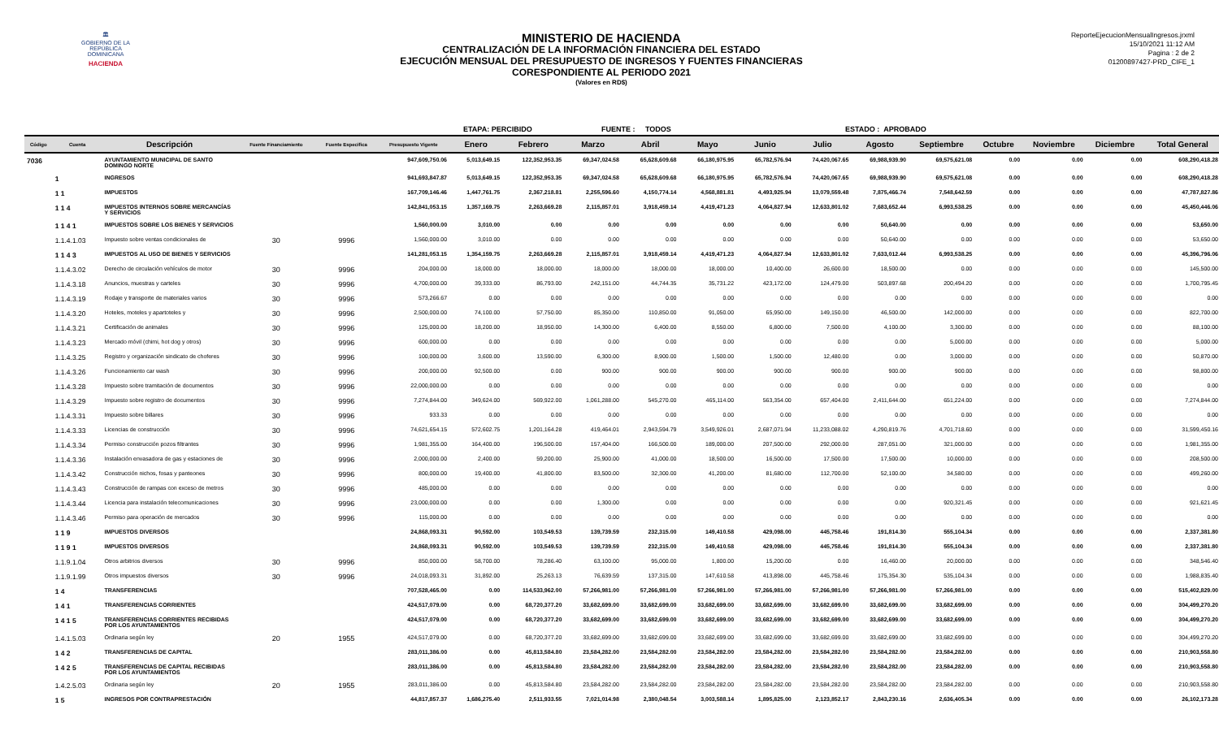🏛
GOBIERNO DE LA
REPÚBLICA
DOMINICANA
HACIENDA
MINISTERIO DE HACIENDA
CENTRALIZACIÓN DE LA INFORMACIÓN FINANCIERA DEL ESTADO
EJECUCIÓN MENSUAL DEL PRESUPUESTO DE INGRESOS Y FUENTES FINANCIERAS
CORESPONDIENTE AL PERIODO 2021
(Valores en RD$)
ReporteEjecucionMensualIngresos.jrxml
15/10/2021 11:12 AM
Pagina : 2 de 2
01200897427-PRD_CIFE_1
ETAPA: PERCIBIDO FUENTE : TODOS ESTADO : APROBADO
| Código | Cuenta | Descripción | Fuente Financiamiento | Fuente Especifica | Presupuesto Vigente | Enero | Febrero | Marzo | Abril | Mayo | Junio | Julio | Agosto | Septiembre | Octubre | Noviembre | Diciembre | Total General |
| --- | --- | --- | --- | --- | --- | --- | --- | --- | --- | --- | --- | --- | --- | --- | --- | --- | --- | --- |
| 7036 | | AYUNTAMIENTO MUNICIPAL DE SANTO DOMINGO NORTE | | | 947,609,750.06 | 5,013,649.15 | 122,352,953.35 | 69,347,024.58 | 65,628,609.68 | 66,180,975.95 | 65,782,576.94 | 74,420,067.65 | 69,988,939.90 | 69,575,621.08 | 0.00 | 0.00 | 0.00 | 608,290,418.28 |
| | 1 | INGRESOS | | | 941,693,847.87 | 5,013,649.15 | 122,352,953.35 | 69,347,024.58 | 65,628,609.68 | 66,180,975.95 | 65,782,576.94 | 74,420,067.65 | 69,988,939.90 | 69,575,621.08 | 0.00 | 0.00 | 0.00 | 608,290,418.28 |
| | 1 1 | IMPUESTOS | | | 167,709,146.46 | 1,447,761.75 | 2,367,218.81 | 2,255,596.60 | 4,150,774.14 | 4,568,881.81 | 4,493,925.94 | 13,079,559.48 | 7,875,466.74 | 7,548,642.59 | 0.00 | 0.00 | 0.00 | 47,787,827.86 |
| | 1 1 4 | IMPUESTOS INTERNOS SOBRE MERCANCÍAS Y SERVICIOS | | | 142,841,053.15 | 1,357,169.75 | 2,263,669.28 | 2,115,857.01 | 3,918,459.14 | 4,419,471.23 | 4,064,827.94 | 12,633,801.02 | 7,683,652.44 | 6,993,538.25 | 0.00 | 0.00 | 0.00 | 45,450,446.06 |
| | 1 1 4 1 | IMPUESTOS SOBRE LOS BIENES Y SERVICIOS | | | 1,560,000.00 | 3,010.00 | 0.00 | 0.00 | 0.00 | 0.00 | 0.00 | 0.00 | 50,640.00 | 0.00 | 0.00 | 0.00 | 0.00 | 53,650.00 |
| | 1.1.4.1.03 | Impuesto sobre ventas condicionales de | 30 | 9996 | 1,560,000.00 | 3,010.00 | 0.00 | 0.00 | 0.00 | 0.00 | 0.00 | 0.00 | 50,640.00 | 0.00 | 0.00 | 0.00 | 0.00 | 53,650.00 |
| | 1 1 4 3 | IMPUESTOS AL USO DE BIENES Y SERVICIOS | | | 141,281,053.15 | 1,354,159.75 | 2,263,669.28 | 2,115,857.01 | 3,918,459.14 | 4,419,471.23 | 4,064,827.94 | 12,633,801.02 | 7,633,012.44 | 6,993,538.25 | 0.00 | 0.00 | 0.00 | 45,396,796.06 |
| | 1.1.4.3.02 | Derecho de circulación vehículos de motor | 30 | 9996 | 204,000.00 | 18,000.00 | 18,000.00 | 18,000.00 | 18,000.00 | 18,000.00 | 10,400.00 | 26,600.00 | 18,500.00 | 0.00 | 0.00 | 0.00 | 0.00 | 145,500.00 |
| | 1.1.4.3.18 | Anuncios, muestras y carteles | 30 | 9996 | 4,700,000.00 | 39,333.00 | 86,793.00 | 242,151.00 | 44,744.35 | 35,731.22 | 423,172.00 | 124,479.00 | 503,897.68 | 200,494.20 | 0.00 | 0.00 | 0.00 | 1,700,795.45 |
| | 1.1.4.3.19 | Rodaje y transporte de materiales varios | 30 | 9996 | 573,266.67 | 0.00 | 0.00 | 0.00 | 0.00 | 0.00 | 0.00 | 0.00 | 0.00 | 0.00 | 0.00 | 0.00 | 0.00 | 0.00 |
| | 1.1.4.3.20 | Hoteles, moteles y apartoteles y | 30 | 9996 | 2,500,000.00 | 74,100.00 | 57,750.00 | 85,350.00 | 110,850.00 | 91,050.00 | 65,950.00 | 149,150.00 | 46,500.00 | 142,000.00 | 0.00 | 0.00 | 0.00 | 822,700.00 |
| | 1.1.4.3.21 | Certificación de animales | 30 | 9996 | 125,000.00 | 18,200.00 | 18,950.00 | 14,300.00 | 6,400.00 | 8,550.00 | 6,800.00 | 7,500.00 | 4,100.00 | 3,300.00 | 0.00 | 0.00 | 0.00 | 88,100.00 |
| | 1.1.4.3.23 | Mercado móvil (chimi, hot dog y otros) | 30 | 9996 | 600,000.00 | 0.00 | 0.00 | 0.00 | 0.00 | 0.00 | 0.00 | 0.00 | 0.00 | 5,000.00 | 0.00 | 0.00 | 0.00 | 5,000.00 |
| | 1.1.4.3.25 | Registro y organización sindicato de choferes | 30 | 9996 | 100,000.00 | 3,600.00 | 13,590.00 | 6,300.00 | 8,900.00 | 1,500.00 | 1,500.00 | 12,480.00 | 0.00 | 3,000.00 | 0.00 | 0.00 | 0.00 | 50,870.00 |
| | 1.1.4.3.26 | Funcionamiento car wash | 30 | 9996 | 200,000.00 | 92,500.00 | 0.00 | 900.00 | 900.00 | 900.00 | 900.00 | 900.00 | 900.00 | 900.00 | 0.00 | 0.00 | 0.00 | 98,800.00 |
| | 1.1.4.3.28 | Impuesto sobre tramitación de documentos | 30 | 9996 | 22,000,000.00 | 0.00 | 0.00 | 0.00 | 0.00 | 0.00 | 0.00 | 0.00 | 0.00 | 0.00 | 0.00 | 0.00 | 0.00 | 0.00 |
| | 1.1.4.3.29 | Impuesto sobre registro de documentos | 30 | 9996 | 7,274,844.00 | 349,624.00 | 569,922.00 | 1,061,288.00 | 545,270.00 | 465,114.00 | 563,354.00 | 657,404.00 | 2,411,644.00 | 651,224.00 | 0.00 | 0.00 | 0.00 | 7,274,844.00 |
| | 1.1.4.3.31 | Impuesto sobre billares | 30 | 9996 | 933.33 | 0.00 | 0.00 | 0.00 | 0.00 | 0.00 | 0.00 | 0.00 | 0.00 | 0.00 | 0.00 | 0.00 | 0.00 | 0.00 |
| | 1.1.4.3.33 | Licencias de construcción | 30 | 9996 | 74,621,654.15 | 572,602.75 | 1,201,164.28 | 419,464.01 | 2,943,594.79 | 3,549,926.01 | 2,687,071.94 | 11,233,088.02 | 4,290,819.76 | 4,701,718.60 | 0.00 | 0.00 | 0.00 | 31,599,450.16 |
| | 1.1.4.3.34 | Permiso construcción pozos filtrantes | 30 | 9996 | 1,981,355.00 | 164,400.00 | 196,500.00 | 157,404.00 | 166,500.00 | 189,000.00 | 207,500.00 | 292,000.00 | 287,051.00 | 321,000.00 | 0.00 | 0.00 | 0.00 | 1,981,355.00 |
| | 1.1.4.3.36 | Instalación envasadora de gas y estaciones de | 30 | 9996 | 2,000,000.00 | 2,400.00 | 59,200.00 | 25,900.00 | 41,000.00 | 18,500.00 | 16,500.00 | 17,500.00 | 17,500.00 | 10,000.00 | 0.00 | 0.00 | 0.00 | 208,500.00 |
| | 1.1.4.3.42 | Construcción nichos, fosas y panteones | 30 | 9996 | 800,000.00 | 19,400.00 | 41,800.00 | 83,500.00 | 32,300.00 | 41,200.00 | 81,680.00 | 112,700.00 | 52,100.00 | 34,580.00 | 0.00 | 0.00 | 0.00 | 499,260.00 |
| | 1.1.4.3.43 | Construcción de rampas con exceso de metros | 30 | 9996 | 485,000.00 | 0.00 | 0.00 | 0.00 | 0.00 | 0.00 | 0.00 | 0.00 | 0.00 | 0.00 | 0.00 | 0.00 | 0.00 | 0.00 |
| | 1.1.4.3.44 | Licencia para instalación telecomunicaciones | 30 | 9996 | 23,000,000.00 | 0.00 | 0.00 | 1,300.00 | 0.00 | 0.00 | 0.00 | 0.00 | 0.00 | 920,321.45 | 0.00 | 0.00 | 0.00 | 921,621.45 |
| | 1.1.4.3.46 | Permiso para operación de mercados | 30 | 9996 | 115,000.00 | 0.00 | 0.00 | 0.00 | 0.00 | 0.00 | 0.00 | 0.00 | 0.00 | 0.00 | 0.00 | 0.00 | 0.00 | 0.00 |
| | 1 1 9 | IMPUESTOS DIVERSOS | | | 24,868,093.31 | 90,592.00 | 103,549.53 | 139,739.59 | 232,315.00 | 149,410.58 | 429,098.00 | 445,758.46 | 191,814.30 | 555,104.34 | 0.00 | 0.00 | 0.00 | 2,337,381.80 |
| | 1 1 9 1 | IMPUESTOS DIVERSOS | | | 24,868,093.31 | 90,592.00 | 103,549.53 | 139,739.59 | 232,315.00 | 149,410.58 | 429,098.00 | 445,758.46 | 191,814.30 | 555,104.34 | 0.00 | 0.00 | 0.00 | 2,337,381.80 |
| | 1.1.9.1.04 | Otros arbitrios diversos | 30 | 9996 | 850,000.00 | 58,700.00 | 78,286.40 | 63,100.00 | 95,000.00 | 1,800.00 | 15,200.00 | 0.00 | 16,460.00 | 20,000.00 | 0.00 | 0.00 | 0.00 | 348,546.40 |
| | 1.1.9.1.99 | Otros impuestos diversos | 30 | 9996 | 24,018,093.31 | 31,892.00 | 25,263.13 | 76,639.59 | 137,315.00 | 147,610.58 | 413,898.00 | 445,758.46 | 175,354.30 | 535,104.34 | 0.00 | 0.00 | 0.00 | 1,988,835.40 |
| | 1 4 | TRANSFERENCIAS | | | 707,528,465.00 | 0.00 | 114,533,962.00 | 57,266,981.00 | 57,266,981.00 | 57,266,981.00 | 57,266,981.00 | 57,266,981.00 | 57,266,981.00 | 57,266,981.00 | 0.00 | 0.00 | 0.00 | 515,402,829.00 |
| | 1 4 1 | TRANSFERENCIAS CORRIENTES | | | 424,517,079.00 | 0.00 | 68,720,377.20 | 33,682,699.00 | 33,682,699.00 | 33,682,699.00 | 33,682,699.00 | 33,682,699.00 | 33,682,699.00 | 33,682,699.00 | 0.00 | 0.00 | 0.00 | 304,499,270.20 |
| | 1 4 1 5 | TRANSFERENCIAS CORRIENTES RECIBIDAS POR LOS AYUNTAMIENTOS | | | 424,517,079.00 | 0.00 | 68,720,377.20 | 33,682,699.00 | 33,682,699.00 | 33,682,699.00 | 33,682,699.00 | 33,682,699.00 | 33,682,699.00 | 33,682,699.00 | 0.00 | 0.00 | 0.00 | 304,499,270.20 |
| | 1.4.1.5.03 | Ordinaria según ley | 20 | 1955 | 424,517,079.00 | 0.00 | 68,720,377.20 | 33,682,699.00 | 33,682,699.00 | 33,682,699.00 | 33,682,699.00 | 33,682,699.00 | 33,682,699.00 | 33,682,699.00 | 0.00 | 0.00 | 0.00 | 304,499,270.20 |
| | 1 4 2 | TRANSFERENCIAS DE CAPITAL | | | 283,011,386.00 | 0.00 | 45,813,584.80 | 23,584,282.00 | 23,584,282.00 | 23,584,282.00 | 23,584,282.00 | 23,584,282.00 | 23,584,282.00 | 23,584,282.00 | 0.00 | 0.00 | 0.00 | 210,903,558.80 |
| | 1 4 2 5 | TRANSFERENCIAS DE CAPITAL RECIBIDAS POR LOS AYUNTAMIENTOS | | | 283,011,386.00 | 0.00 | 45,813,584.80 | 23,584,282.00 | 23,584,282.00 | 23,584,282.00 | 23,584,282.00 | 23,584,282.00 | 23,584,282.00 | 23,584,282.00 | 0.00 | 0.00 | 0.00 | 210,903,558.80 |
| | 1.4.2.5.03 | Ordinaria según ley | 20 | 1955 | 283,011,386.00 | 0.00 | 45,813,584.80 | 23,584,282.00 | 23,584,282.00 | 23,584,282.00 | 23,584,282.00 | 23,584,282.00 | 23,584,282.00 | 23,584,282.00 | 0.00 | 0.00 | 0.00 | 210,903,558.80 |
| | 1 5 | INGRESOS POR CONTRAPRESTACIÓN | | | 44,817,857.37 | 1,686,275.40 | 2,511,933.55 | 7,021,014.98 | 2,380,048.54 | 3,003,588.14 | 1,895,825.00 | 2,123,852.17 | 2,843,230.16 | 2,636,405.34 | 0.00 | 0.00 | 0.00 | 26,102,173.28 |